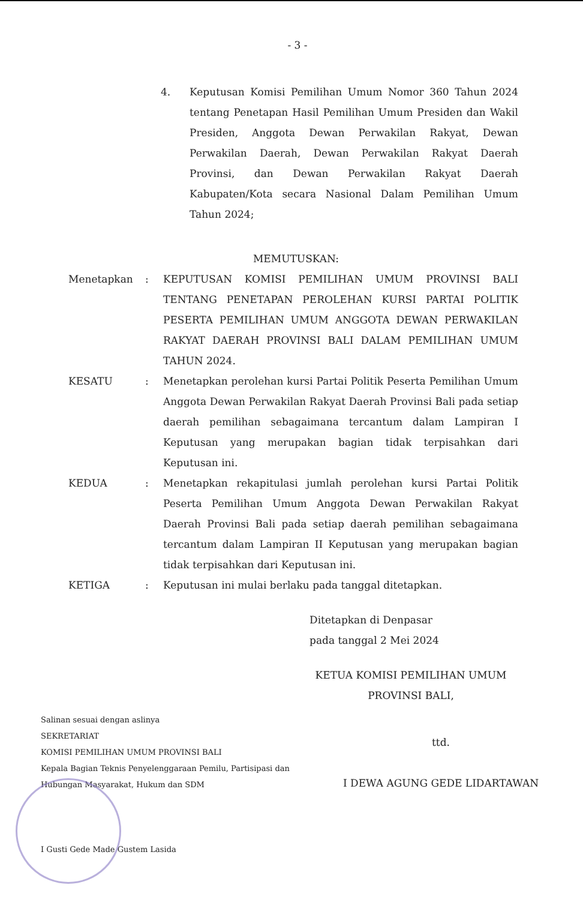- 3 -
4. Keputusan Komisi Pemilihan Umum Nomor 360 Tahun 2024 tentang Penetapan Hasil Pemilihan Umum Presiden dan Wakil Presiden, Anggota Dewan Perwakilan Rakyat, Dewan Perwakilan Daerah, Dewan Perwakilan Rakyat Daerah Provinsi, dan Dewan Perwakilan Rakyat Daerah Kabupaten/Kota secara Nasional Dalam Pemilihan Umum Tahun 2024;
MEMUTUSKAN:
Menetapkan : KEPUTUSAN KOMISI PEMILIHAN UMUM PROVINSI BALI TENTANG PENETAPAN PEROLEHAN KURSI PARTAI POLITIK PESERTA PEMILIHAN UMUM ANGGOTA DEWAN PERWAKILAN RAKYAT DAERAH PROVINSI BALI DALAM PEMILIHAN UMUM TAHUN 2024.
KESATU : Menetapkan perolehan kursi Partai Politik Peserta Pemilihan Umum Anggota Dewan Perwakilan Rakyat Daerah Provinsi Bali pada setiap daerah pemilihan sebagaimana tercantum dalam Lampiran I Keputusan yang merupakan bagian tidak terpisahkan dari Keputusan ini.
KEDUA : Menetapkan rekapitulasi jumlah perolehan kursi Partai Politik Peserta Pemilihan Umum Anggota Dewan Perwakilan Rakyat Daerah Provinsi Bali pada setiap daerah pemilihan sebagaimana tercantum dalam Lampiran II Keputusan yang merupakan bagian tidak terpisahkan dari Keputusan ini.
KETIGA : Keputusan ini mulai berlaku pada tanggal ditetapkan.
Ditetapkan di Denpasar
pada tanggal 2 Mei 2024
KETUA KOMISI PEMILIHAN UMUM
PROVINSI BALI,
Salinan sesuai dengan aslinya
SEKRETARIAT
KOMISI PEMILIHAN UMUM PROVINSI BALI
Kepala Bagian Teknis Penyelenggaraan Pemilu, Partisipasi dan Hubungan Masyarakat, Hukum dan SDM
I Gusti Gede Made Gustem Lasida
ttd.
I DEWA AGUNG GEDE LIDARTAWAN